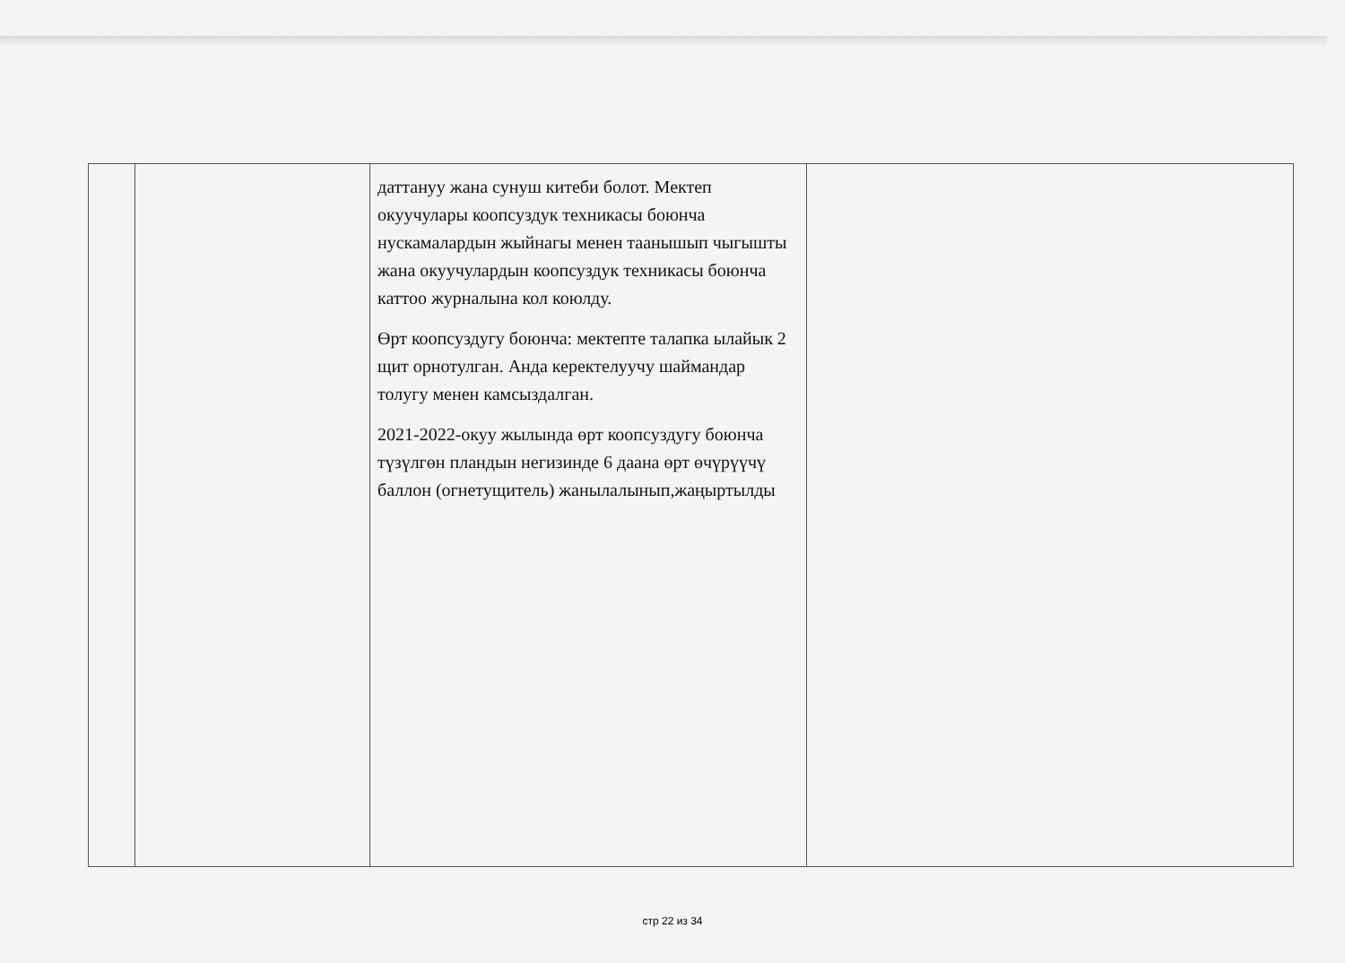| | | даттануу жана сунуш китеби болот. Мектеп окуучулары коопсуздук техникасы боюнча нускамалардын жыйнагы менен таанышып чыгышты жана окуучулардын коопсуздук техникасы боюнча каттоо журналына кол коюлду. Өрт коопсуздугу боюнча: мектепте талапка ылайык 2 щит орнотулган. Анда керектелуучу шаймандар толугу менен камсыздалган. 2021-2022-окуу жылында өрт коопсуздугу боюнча түзүлгөн пландын негизинде 6 даана өрт өчүрүүчү баллон (огнетущитель) жанылалынып,жаңыртылды | |
стр 22 из 34